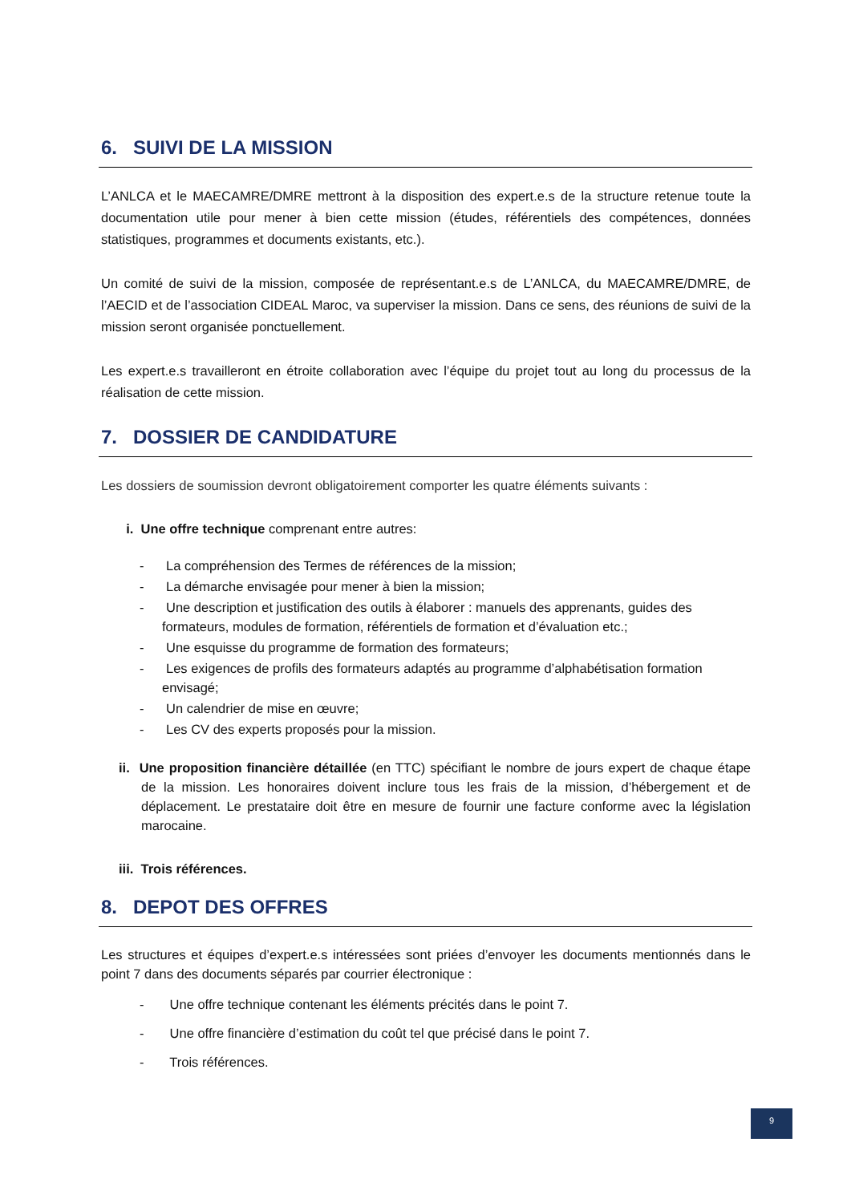6. SUIVI DE LA MISSION
L’ANLCA et le MAECAMRE/DMRE mettront à la disposition des expert.e.s de la structure retenue toute la documentation utile pour mener à bien cette mission (études, référentiels des compétences, données statistiques, programmes et documents existants, etc.).
Un comité de suivi de la mission, composée de représentant.e.s de L’ANLCA, du MAECAMRE/DMRE, de l’AECID et de l’association CIDEAL Maroc, va superviser la mission. Dans ce sens, des réunions de suivi de la mission seront organisée ponctuellement.
Les expert.e.s travailleront en étroite collaboration avec l’équipe du projet tout au long du processus de la réalisation de cette mission.
7. DOSSIER DE CANDIDATURE
Les dossiers de soumission devront obligatoirement comporter les quatre éléments suivants :
i. Une offre technique comprenant entre autres:
- La compréhension des Termes de références de la mission;
- La démarche envisagée pour mener à bien la mission;
- Une description et justification des outils à élaborer : manuels des apprenants, guides des formateurs, modules de formation, référentiels de formation et d’évaluation etc.;
- Une esquisse du programme de formation des formateurs;
- Les exigences de profils des formateurs adaptés au programme d’alphabétisation formation envisagé;
- Un calendrier de mise en œuvre;
- Les CV des experts proposés pour la mission.
ii. Une proposition financière détaillée (en TTC) spécifiant le nombre de jours expert de chaque étape de la mission. Les honoraires doivent inclure tous les frais de la mission, d’hébergement et de déplacement. Le prestataire doit être en mesure de fournir une facture conforme avec la législation marocaine.
iii. Trois références.
8. DEPOT DES OFFRES
Les structures et équipes d’expert.e.s intéressées sont priées d’envoyer les documents mentionnés dans le point 7 dans des documents séparés par courrier électronique :
- Une offre technique contenant les éléments précités dans le point 7.
- Une offre financière d’estimation du coût tel que précisé dans le point 7.
- Trois références.
9